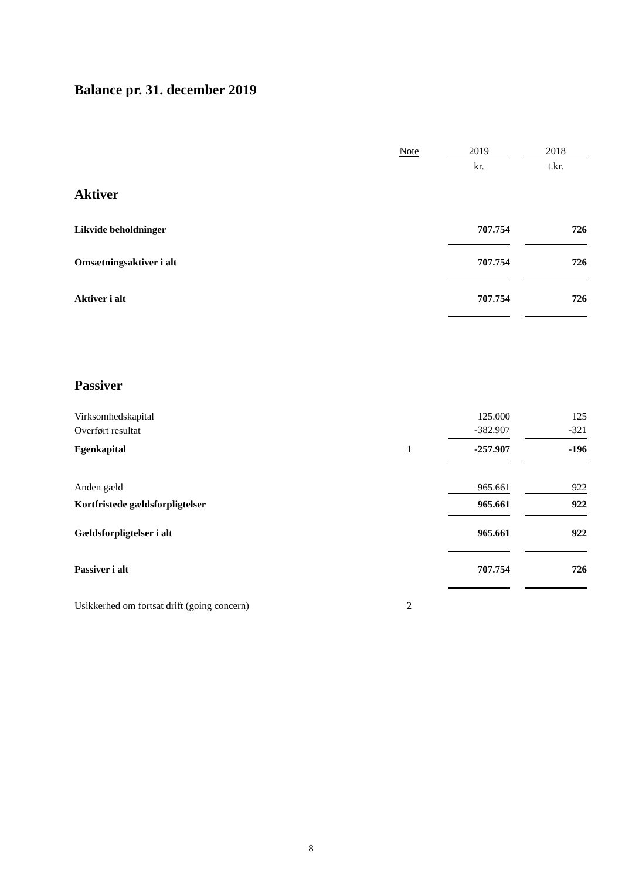Balance pr. 31. december 2019
| | Note | | 2019 | | 2018 |
| --- | --- | --- | --- | --- | --- |
| | | | kr. | | t.kr. |
| Aktiver | | | | | |
| Likvide beholdninger | | | 707.754 | | 726 |
| Omsætningsaktiver i alt | | | 707.754 | | 726 |
| Aktiver i alt | | | 707.754 | | 726 |
| Passiver | | | | | |
| Virksomhedskapital | | | 125.000 | | 125 |
| Overført resultat | | | -382.907 | | -321 |
| Egenkapital | 1 | | -257.907 | | -196 |
| Anden gæld | | | 965.661 | | 922 |
| Kortfristede gældsforpligtelser | | | 965.661 | | 922 |
| Gældsforpligtelser i alt | | | 965.661 | | 922 |
| Passiver i alt | | | 707.754 | | 726 |
| Usikkerhed om fortsat drift (going concern) | 2 | | | | |
8